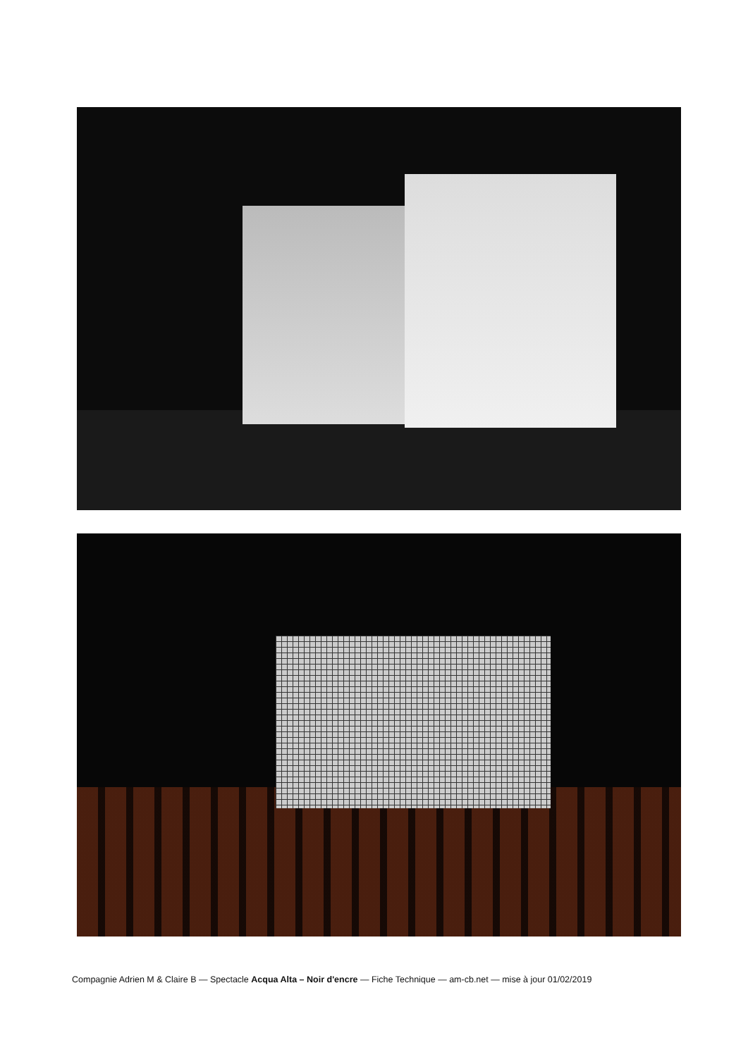Compagnie Adrien M & Claire B — Spectacle Acqua Alta – Noir d'encre — Fiche Technique — am-cb.net — mise à jour 01/02/2019